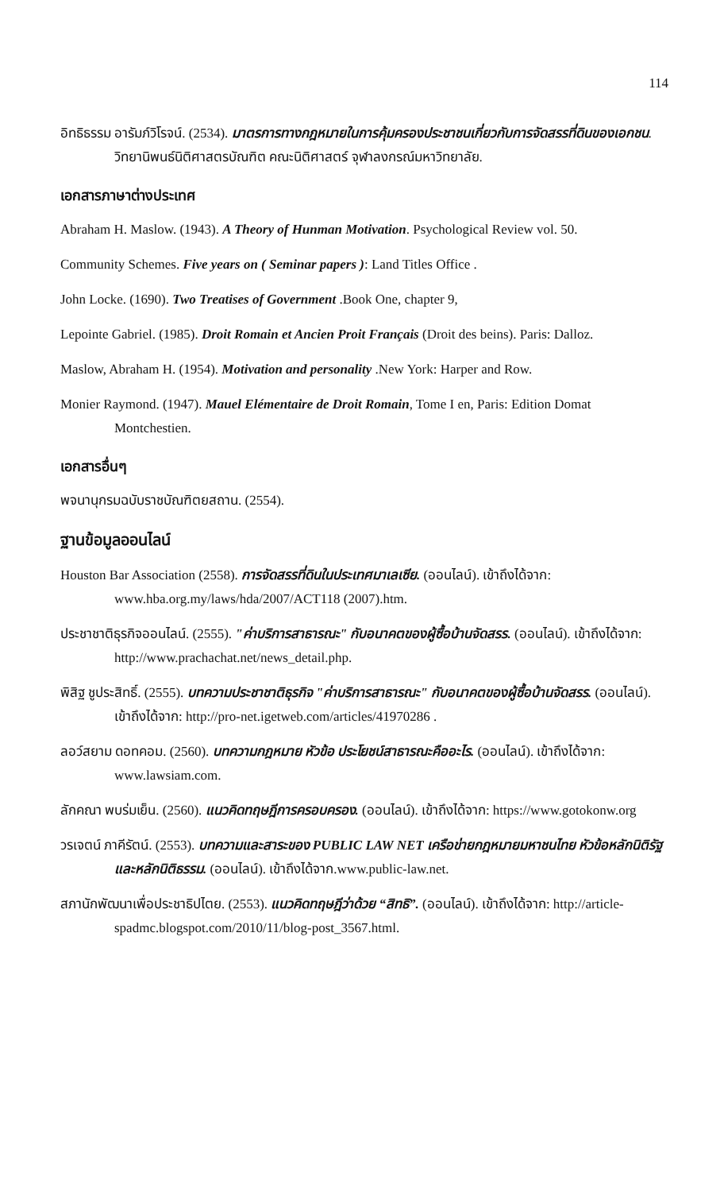114
อิทธิธรรม อารัมภ์วิโรจน์. (2534). มาตรการทางกฎหมายในการคุ้มครองประชาชนเกี่ยวกับการจัดสรรที่ดินของเอกชน. วิทยานิพนธ์นิติศาสตรบัณฑิต คณะนิติศาสตร์ จุฬาลงกรณ์มหาวิทยาลัย.
เอกสารภาษาต่างประเทศ
Abraham H. Maslow. (1943). A Theory of Hunman Motivation. Psychological Review vol. 50.
Community Schemes. Five years on ( Seminar papers ): Land Titles Office .
John Locke. (1690). Two Treatises of Government .Book One, chapter 9,
Lepointe Gabriel. (1985). Droit Romain et Ancien Proit Français (Droit des beins). Paris: Dalloz.
Maslow, Abraham H. (1954). Motivation and personality .New York: Harper and Row.
Monier Raymond. (1947). Mauel Elémentaire de Droit Romain, Tome I en, Paris: Edition Domat Montchestien.
เอกสารอื่นๆ
พจนานุกรมฉบับราชบัณฑิตยสถาน. (2554).
ฐานข้อมูลออนไลน์
Houston Bar Association (2558). การจัดสรรที่ดินในประเทศมาเลเซีย. (ออนไลน์). เข้าถึงได้จาก: www.hba.org.my/laws/hda/2007/ACT118 (2007).htm.
ประชาชาติธุรกิจออนไลน์. (2555). "ค่าบริการสาธารณะ" กับอนาคตของผู้ซื้อบ้านจัดสรร. (ออนไลน์). เข้าถึงได้จาก: http://www.prachachat.net/news_detail.php.
พิสิฐ ชูประสิทธิ์. (2555). บทความประชาชาติธุรกิจ "ค่าบริการสาธารณะ" กับอนาคตของผู้ซื้อบ้านจัดสรร. (ออนไลน์). เข้าถึงได้จาก: http://pro-net.igetweb.com/articles/41970286 .
ลอว์สยาม ดอทคอม. (2560). บทความกฎหมาย หัวข้อ ประโยชน์สาธารณะคืออะไร. (ออนไลน์). เข้าถึงได้จาก: www.lawsiam.com.
ลักคณา พบร่มเย็น. (2560). แนวคิดทฤษฎีการครอบครอง. (ออนไลน์). เข้าถึงได้จาก: https://www.gotokonw.org
วรเจตน์ ภาคีรัตน์. (2553). บทความและสาระของ PUBLIC LAW NET เครือข่ายกฎหมายมหาชนไทย หัวข้อหลักนิติรัฐและหลักนิติธรรม. (ออนไลน์). เข้าถึงได้จาก.www.public-law.net.
สภานักพัฒนาเพื่อประชาธิปไตย. (2553). แนวคิดทฤษฎีว่าด้วย “สิทธิ”. (ออนไลน์). เข้าถึงได้จาก: http://article-spadmc.blogspot.com/2010/11/blog-post_3567.html.